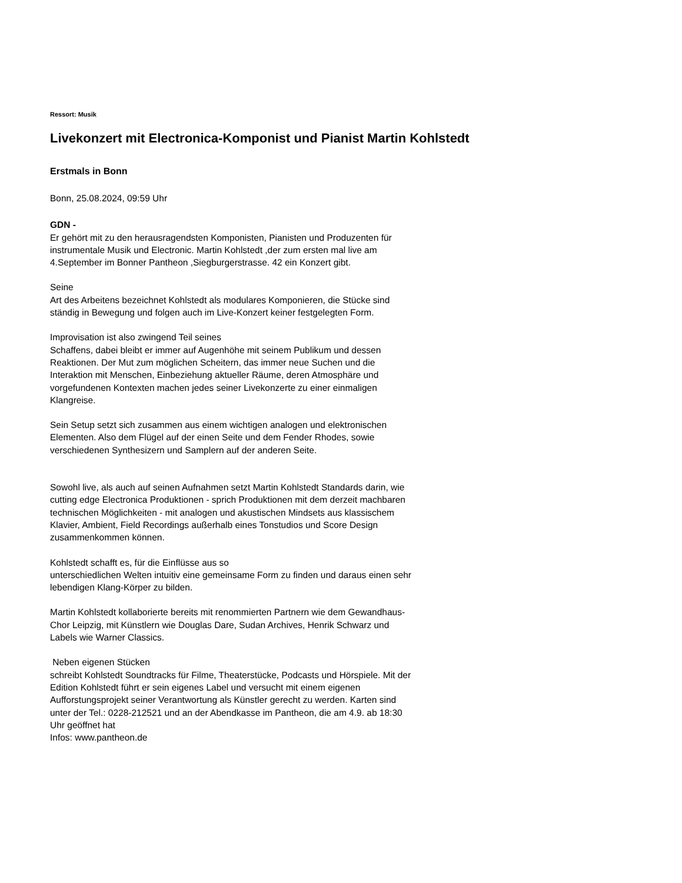Ressort: Musik
Livekonzert mit Electronica-Komponist und Pianist Martin Kohlstedt
Erstmals in Bonn
Bonn, 25.08.2024, 09:59 Uhr
GDN -
Er gehört mit zu den herausragendsten Komponisten, Pianisten und Produzenten für instrumentale Musik und Electronic. Martin Kohlstedt ,der zum ersten mal live am 4.September im Bonner Pantheon ,Siegburgerstrasse. 42 ein Konzert gibt.
Seine
Art des Arbeitens bezeichnet Kohlstedt als modulares Komponieren, die Stücke sind ständig in Bewegung und folgen auch im Live-Konzert keiner festgelegten Form.
Improvisation ist also zwingend Teil seines
Schaffens, dabei bleibt er immer auf Augenhöhe mit seinem Publikum und dessen Reaktionen. Der Mut zum möglichen Scheitern, das immer neue Suchen und die Interaktion mit Menschen, Einbeziehung aktueller Räume, deren Atmosphäre und vorgefundenen Kontexten machen jedes seiner Livekonzerte zu einer einmaligen Klangreise.
Sein Setup setzt sich zusammen aus einem wichtigen analogen und elektronischen Elementen. Also dem Flügel auf der einen Seite und dem Fender Rhodes, sowie verschiedenen Synthesizern und Samplern auf der anderen Seite.
Sowohl live, als auch auf seinen Aufnahmen setzt Martin Kohlstedt Standards darin, wie cutting edge Electronica Produktionen - sprich Produktionen mit dem derzeit machbaren technischen Möglichkeiten - mit analogen und akustischen Mindsets aus klassischem Klavier, Ambient, Field Recordings außerhalb eines Tonstudios und Score Design zusammenkommen können.
Kohlstedt schafft es, für die Einflüsse aus so
unterschiedlichen Welten intuitiv eine gemeinsame Form zu finden und daraus einen sehr lebendigen Klang-Körper zu bilden.
Martin Kohlstedt kollaborierte bereits mit renommierten Partnern wie dem Gewandhaus-Chor Leipzig, mit Künstlern wie Douglas Dare, Sudan Archives, Henrik Schwarz und Labels wie Warner Classics.
Neben eigenen Stücken
schreibt Kohlstedt Soundtracks für Filme, Theaterstücke, Podcasts und Hörspiele. Mit der Edition Kohlstedt führt er sein eigenes Label und versucht mit einem eigenen Aufforstungsprojekt seiner Verantwortung als Künstler gerecht zu werden. Karten sind unter der Tel.: 0228-212521 und an der Abendkasse im Pantheon, die am 4.9. ab 18:30 Uhr geöffnet hat
Infos: www.pantheon.de